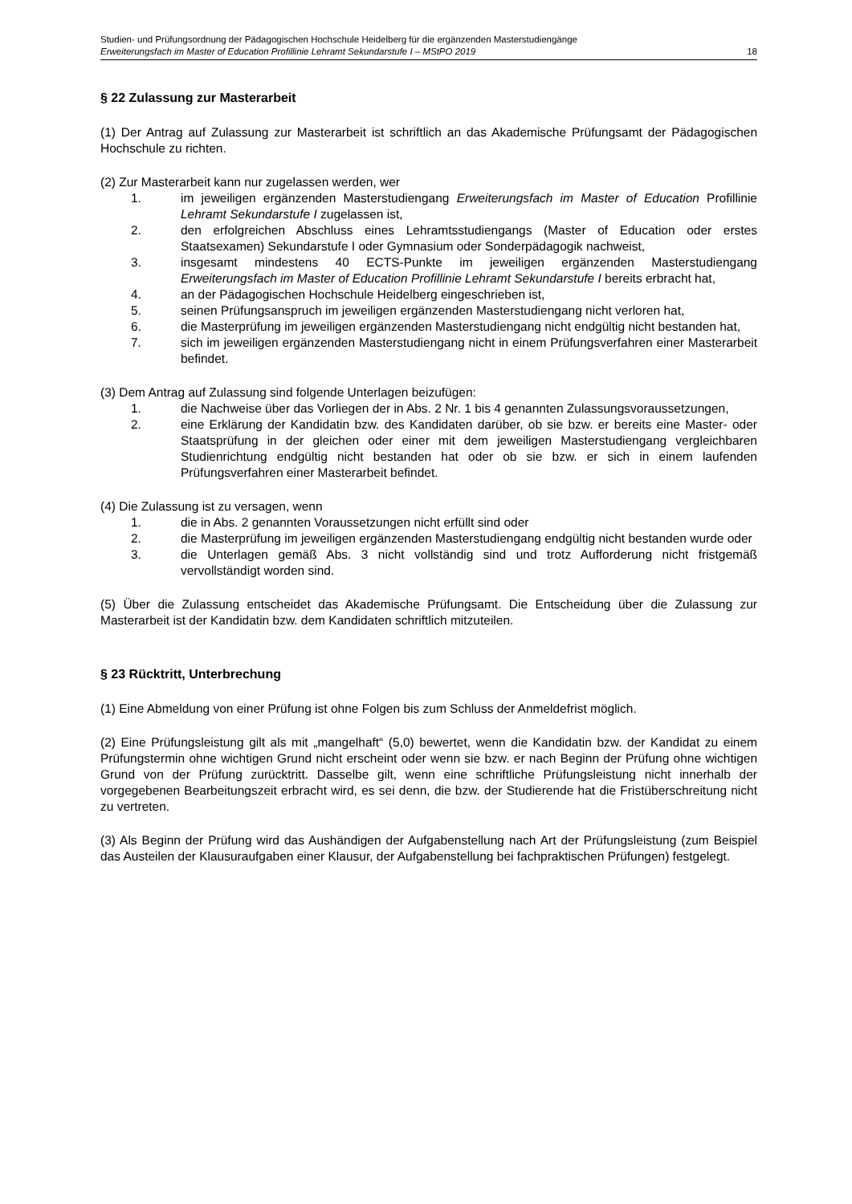Studien- und Prüfungsordnung der Pädagogischen Hochschule Heidelberg für die ergänzenden Masterstudiengänge
Erweiterungsfach im Master of Education Profillinie Lehramt Sekundarstufe I – MStPO 2019 18
§ 22 Zulassung zur Masterarbeit
(1) Der Antrag auf Zulassung zur Masterarbeit ist schriftlich an das Akademische Prüfungsamt der Pädagogischen Hochschule zu richten.
(2) Zur Masterarbeit kann nur zugelassen werden, wer
1. im jeweiligen ergänzenden Masterstudiengang Erweiterungsfach im Master of Education Profillinie Lehramt Sekundarstufe I zugelassen ist,
2. den erfolgreichen Abschluss eines Lehramtsstudiengangs (Master of Education oder erstes Staatsexamen) Sekundarstufe I oder Gymnasium oder Sonderpädagogik nachweist,
3. insgesamt mindestens 40 ECTS-Punkte im jeweiligen ergänzenden Masterstudiengang Erweiterungsfach im Master of Education Profillinie Lehramt Sekundarstufe I bereits erbracht hat,
4. an der Pädagogischen Hochschule Heidelberg eingeschrieben ist,
5. seinen Prüfungsanspruch im jeweiligen ergänzenden Masterstudiengang nicht verloren hat,
6. die Masterprüfung im jeweiligen ergänzenden Masterstudiengang nicht endgültig nicht bestanden hat,
7. sich im jeweiligen ergänzenden Masterstudiengang nicht in einem Prüfungsverfahren einer Masterarbeit befindet.
(3) Dem Antrag auf Zulassung sind folgende Unterlagen beizufügen:
1. die Nachweise über das Vorliegen der in Abs. 2 Nr. 1 bis 4 genannten Zulassungsvoraussetzungen,
2. eine Erklärung der Kandidatin bzw. des Kandidaten darüber, ob sie bzw. er bereits eine Master- oder Staatsprüfung in der gleichen oder einer mit dem jeweiligen Masterstudiengang vergleichbaren Studienrichtung endgültig nicht bestanden hat oder ob sie bzw. er sich in einem laufenden Prüfungsverfahren einer Masterarbeit befindet.
(4) Die Zulassung ist zu versagen, wenn
1. die in Abs. 2 genannten Voraussetzungen nicht erfüllt sind oder
2. die Masterprüfung im jeweiligen ergänzenden Masterstudiengang endgültig nicht bestanden wurde oder
3. die Unterlagen gemäß Abs. 3 nicht vollständig sind und trotz Aufforderung nicht fristgemäß vervollständigt worden sind.
(5) Über die Zulassung entscheidet das Akademische Prüfungsamt. Die Entscheidung über die Zulassung zur Masterarbeit ist der Kandidatin bzw. dem Kandidaten schriftlich mitzuteilen.
§ 23 Rücktritt, Unterbrechung
(1) Eine Abmeldung von einer Prüfung ist ohne Folgen bis zum Schluss der Anmeldefrist möglich.
(2) Eine Prüfungsleistung gilt als mit „mangelhaft“ (5,0) bewertet, wenn die Kandidatin bzw. der Kandidat zu einem Prüfungstermin ohne wichtigen Grund nicht erscheint oder wenn sie bzw. er nach Beginn der Prüfung ohne wichtigen Grund von der Prüfung zurücktritt. Dasselbe gilt, wenn eine schriftliche Prüfungsleistung nicht innerhalb der vorgegebenen Bearbeitungszeit erbracht wird, es sei denn, die bzw. der Studierende hat die Fristüberschreitung nicht zu vertreten.
(3) Als Beginn der Prüfung wird das Aushändigen der Aufgabenstellung nach Art der Prüfungsleistung (zum Beispiel das Austeilen der Klausuraufgaben einer Klausur, der Aufgabenstellung bei fachpraktischen Prüfungen) festgelegt.